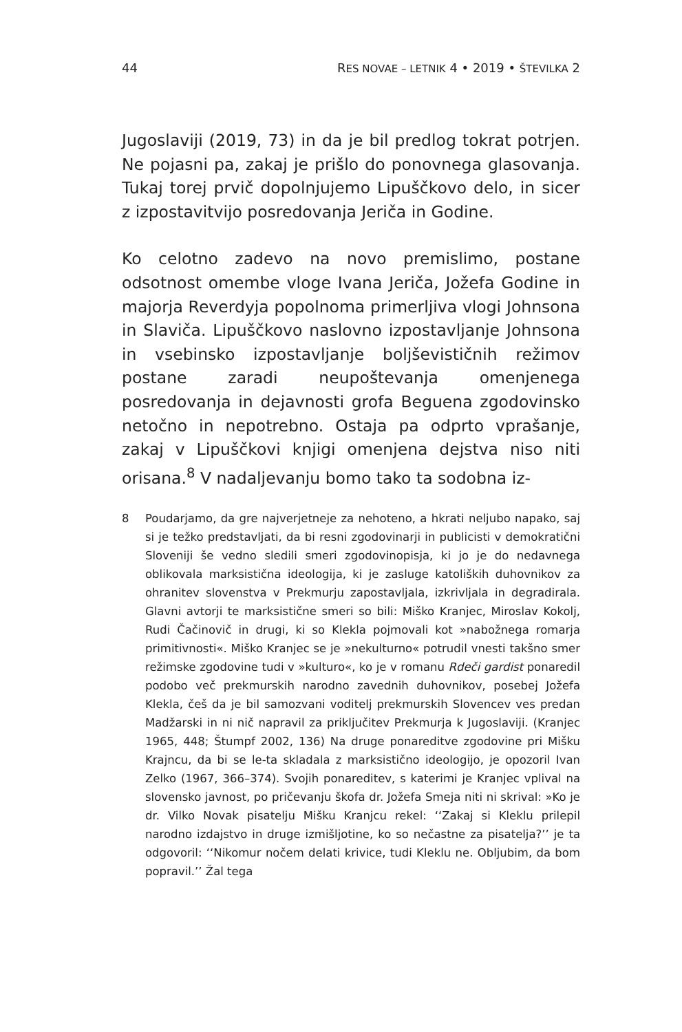44 RES NOVAE – LETNIK 4 • 2019 • ŠTEVILKA 2
Jugoslaviji (2019, 73) in da je bil predlog tokrat potrjen. Ne pojasni pa, zakaj je prišlo do ponovnega glasovanja. Tukaj torej prvič dopolnjujemo Lipuščkovo delo, in sicer z izpostavitvijo posredovanja Jeriča in Godine.
Ko celotno zadevo na novo premislimo, postane odsotnost omembe vloge Ivana Jeriča, Jožefa Godine in majorja Reverdyja popolnoma primerljiva vlogi Johnsona in Slaviča. Lipuščkovo naslovno izpostavljanje Johnsona in vsebinsko izpostavljanje boljševističnih režimov postane zaradi neupoštevanja omenjenega posredovanja in dejavnosti grofa Beguena zgodovinsko netočno in nepotrebno. Ostaja pa odprto vprašanje, zakaj v Lipuščkovi knjigi omenjena dejstva niso niti orisana.<sup>8</sup> V nadaljevanju bomo tako ta sodobna iz-
8 Poudarjamo, da gre najverjetneje za nehoteno, a hkrati neljubo napako, saj si je težko predstavljati, da bi resni zgodovinarji in publicisti v demokratični Sloveniji še vedno sledili smeri zgodovinopisja, ki jo je do nedavnega oblikovala marksistična ideologija, ki je zasluge katoliških duhovnikov za ohranitev slovenstva v Prekmurju zapostavljala, izkrivljala in degradirala. Glavni avtorji te marksistične smeri so bili: Miško Kranjec, Miroslav Kokolj, Rudi Čačinovič in drugi, ki so Klekla pojmovali kot »nabožnega romarja primitivnosti«. Miško Kranjec se je »nekulturno« potrudil vnesti takšno smer režimske zgodovine tudi v »kulturo«, ko je v romanu Rdeči gardist ponaredil podobo več prekmurskih narodno zavednih duhovnikov, posebej Jožefa Klekla, češ da je bil samozvani voditelj prekmurskih Slovencev ves predan Madžarski in ni nič napravil za priključitev Prekmurja k Jugoslaviji. (Kranjec 1965, 448; Štumpf 2002, 136) Na druge ponareditve zgodovine pri Mišku Krajncu, da bi se le-ta skladala z marksistično ideologijo, je opozoril Ivan Zelko (1967, 366–374). Svojih ponareditev, s katerimi je Kranjec vplival na slovensko javnost, po pričevanju škofa dr. Jožefa Smeja niti ni skrival: »Ko je dr. Vilko Novak pisatelju Mišku Kranjcu rekel: ‘‘Zakaj si Kleklu prilepil narodno izdajstvo in druge izmišljotine, ko so nečastne za pisatelja?’’ je ta odgovoril: ‘‘Nikomur nočem delati krivice, tudi Kleklu ne. Obljubim, da bom popravil.’’ Žal tega